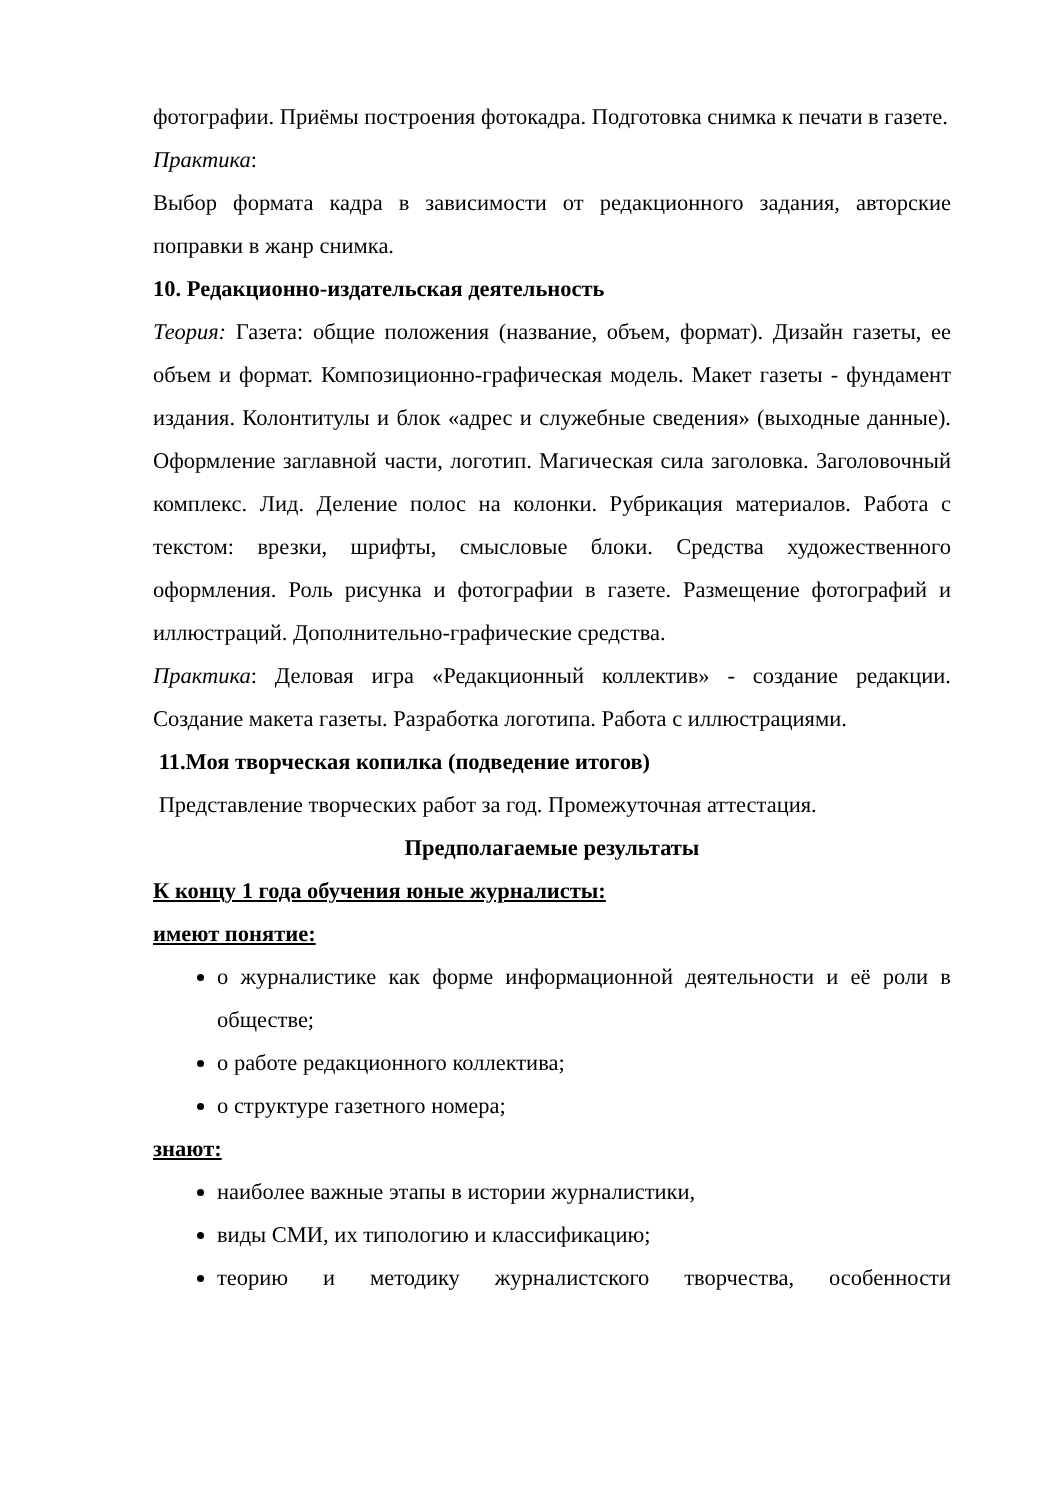фотографии. Приёмы построения фотокадра. Подготовка снимка к печати в газете.
Практика:
Выбор формата кадра в зависимости от редакционного задания, авторские поправки в жанр снимка.
10. Редакционно-издательская деятельность
Теория: Газета: общие положения (название, объем, формат). Дизайн газеты, ее объем и формат. Композиционно-графическая модель. Макет газеты - фундамент издания. Колонтитулы и блок «адрес и служебные сведения» (выходные данные). Оформление заглавной части, логотип. Магическая сила заголовка. Заголовочный комплекс. Лид. Деление полос на колонки. Рубрикация материалов. Работа с текстом: врезки, шрифты, смысловые блоки. Средства художественного оформления. Роль рисунка и фотографии в газете. Размещение фотографий и иллюстраций. Дополнительно-графические средства.
Практика: Деловая игра «Редакционный коллектив» - создание редакции. Создание макета газеты. Разработка логотипа. Работа с иллюстрациями.
11.Моя творческая копилка (подведение итогов)
Представление творческих работ за год. Промежуточная аттестация.
Предполагаемые результаты
К концу 1 года обучения юные журналисты:
имеют понятие:
о журналистике как форме информационной деятельности и её роли в обществе;
о работе редакционного коллектива;
о структуре газетного номера;
знают:
наиболее важные этапы в истории журналистики,
виды СМИ, их типологию и классификацию;
теорию и методику журналистского творчества, особенности